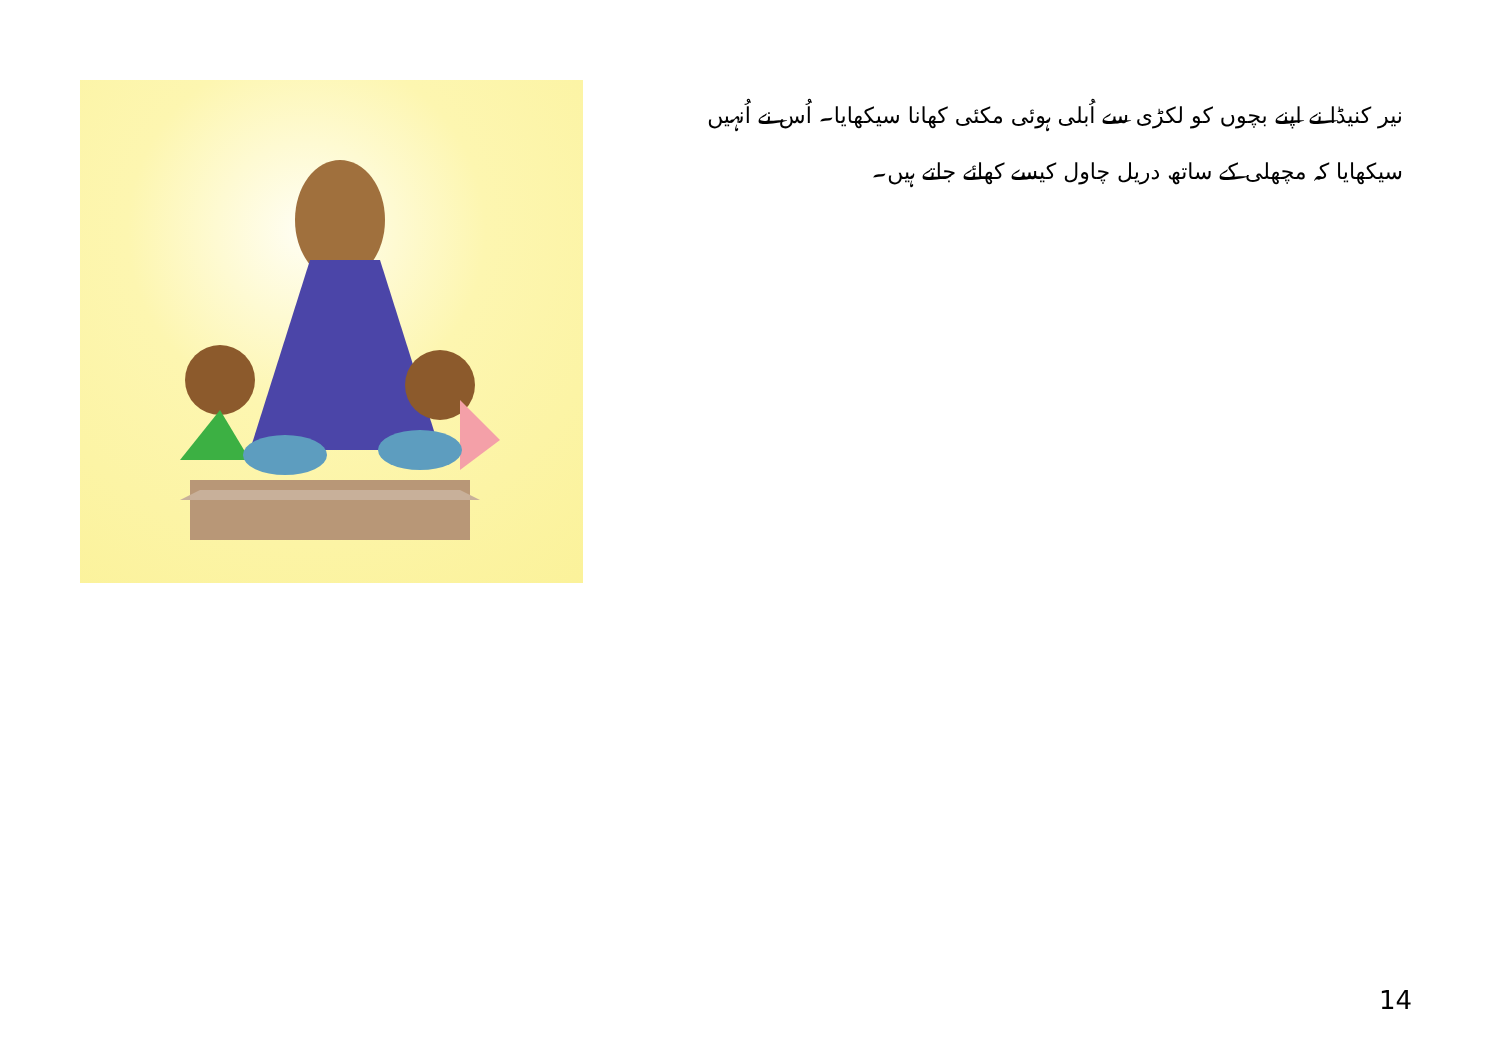نیر کنیڈا نے اپنے بچوں کو لکڑی سے اُبلی ہوئی مکئی کھانا سیکھایا۔ اُس نے اُنہیں سیکھایا کہ مچھلی کے ساتھ دریل چاول کیسے کھائے جاتے ہیں۔
14